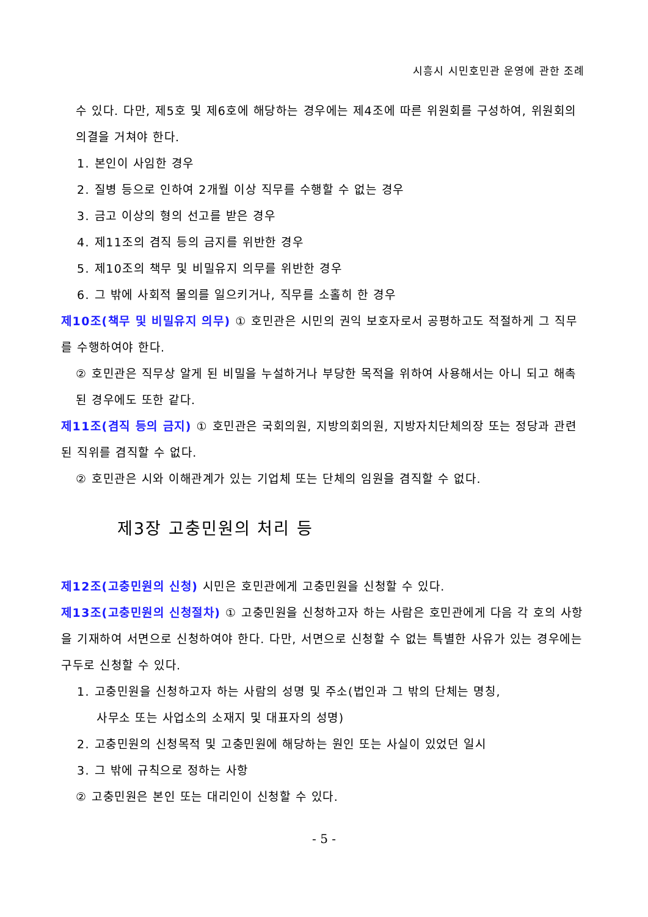시흥시 시민호민관 운영에 관한 조례
수 있다. 다만, 제5호 및 제6호에 해당하는 경우에는 제4조에 따른 위원회를 구성하여, 위원회의 의결을 거쳐야 한다.
1. 본인이 사임한 경우
2. 질병 등으로 인하여 2개월 이상 직무를 수행할 수 없는 경우
3. 금고 이상의 형의 선고를 받은 경우
4. 제11조의 겸직 등의 금지를 위반한 경우
5. 제10조의 책무 및 비밀유지 의무를 위반한 경우
6. 그 밖에 사회적 물의를 일으키거나, 직무를 소홀히 한 경우
제10조(책무 및 비밀유지 의무) ① 호민관은 시민의 권익 보호자로서 공평하고도 적절하게 그 직무를 수행하여야 한다.
② 호민관은 직무상 알게 된 비밀을 누설하거나 부당한 목적을 위하여 사용해서는 아니 되고 해촉된 경우에도 또한 같다.
제11조(겸직 등의 금지) ① 호민관은 국회의원, 지방의회의원, 지방자치단체의장 또는 정당과 관련된 직위를 겸직할 수 없다.
② 호민관은 시와 이해관계가 있는 기업체 또는 단체의 임원을 겸직할 수 없다.
제3장 고충민원의 처리 등
제12조(고충민원의 신청) 시민은 호민관에게 고충민원을 신청할 수 있다.
제13조(고충민원의 신청절차) ① 고충민원을 신청하고자 하는 사람은 호민관에게 다음 각 호의 사항을 기재하여 서면으로 신청하여야 한다. 다만, 서면으로 신청할 수 없는 특별한 사유가 있는 경우에는 구두로 신청할 수 있다.
1. 고충민원을 신청하고자 하는 사람의 성명 및 주소(법인과 그 밖의 단체는 명칭,
사무소 또는 사업소의 소재지 및 대표자의 성명)
2. 고충민원의 신청목적 및 고충민원에 해당하는 원인 또는 사실이 있었던 일시
3. 그 밖에 규칙으로 정하는 사항
② 고충민원은 본인 또는 대리인이 신청할 수 있다.
- 5 -